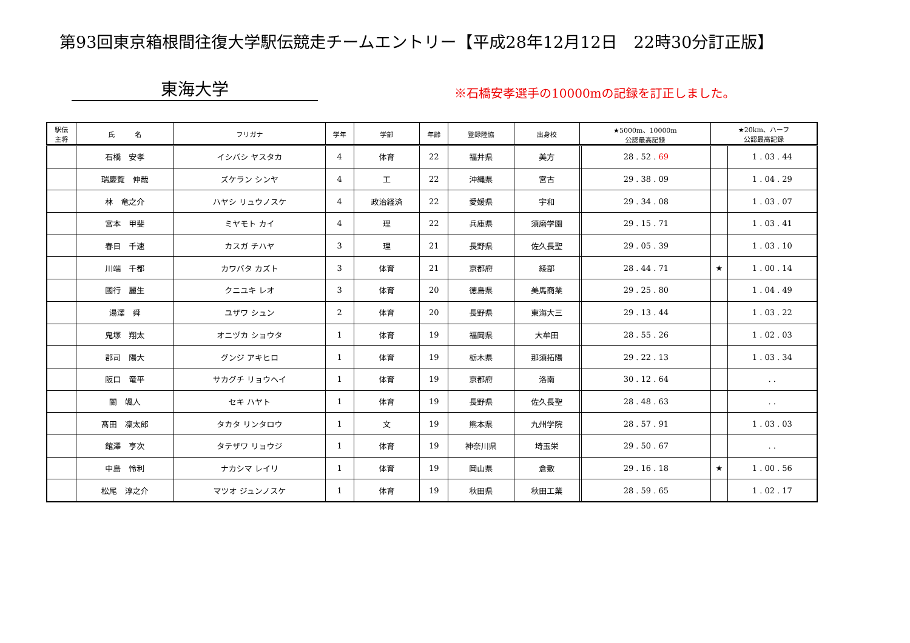第93回東京箱根間往復大学駅伝競走チームエントリー【平成28年12月12日　22時30分訂正版】
東海大学
※石橋安孝選手の10000mの記録を訂正しました。
| 駅伝 主将 | 氏 名 | フリガナ | 学年 | 学部 | 年齢 | 登録陸協 | 出身校 | ★5000m、10000m 公認最高記録 | | ★20km、ハーフ 公認最高記録 | |
| --- | --- | --- | --- | --- | --- | --- | --- | --- | --- | --- | --- |
| | 石橋 安孝 | イシバシ ヤスタカ | 4 | 体育 | 22 | 福井県 | 美方 | | 28 . 52 . 69 | | 1 . 03 . 44 |
| | 瑞慶覧 伸哉 | ズケラン シンヤ | 4 | 工 | 22 | 沖縄県 | 宮古 | | 29 . 38 . 09 | | 1 . 04 . 29 |
| | 林 竜之介 | ハヤシ リュウノスケ | 4 | 政治経済 | 22 | 愛媛県 | 宇和 | | 29 . 34 . 08 | | 1 . 03 . 07 |
| | 宮本 甲斐 | ミヤモト カイ | 4 | 理 | 22 | 兵庫県 | 須磨学園 | | 29 . 15 . 71 | | 1 . 03 . 41 |
| | 春日 千速 | カスガ チハヤ | 3 | 理 | 21 | 長野県 | 佐久長聖 | | 29 . 05 . 39 | | 1 . 03 . 10 |
| | 川端 千都 | カワバタ カズト | 3 | 体育 | 21 | 京都府 | 綾部 | | 28 . 44 . 71 | ★ | 1 . 00 . 14 |
| | 國行 麗生 | クニユキ レオ | 3 | 体育 | 20 | 徳島県 | 美馬商業 | | 29 . 25 . 80 | | 1 . 04 . 49 |
| | 湯澤 舜 | ユザワ シュン | 2 | 体育 | 20 | 長野県 | 東海大三 | | 29 . 13 . 44 | | 1 . 03 . 22 |
| | 鬼塚 翔太 | オニヅカ ショウタ | 1 | 体育 | 19 | 福岡県 | 大牟田 | | 28 . 55 . 26 | | 1 . 02 . 03 |
| | 郡司 陽大 | グンジ アキヒロ | 1 | 体育 | 19 | 栃木県 | 那須拓陽 | | 29 . 22 . 13 | | 1 . 03 . 34 |
| | 阪口 竜平 | サカグチ リョウヘイ | 1 | 体育 | 19 | 京都府 | 洛南 | | 30 . 12 . 64 | | . . |
| | 關 颯人 | セキ ハヤト | 1 | 体育 | 19 | 長野県 | 佐久長聖 | | 28 . 48 . 63 | | . . |
| | 髙田 凜太郎 | タカタ リンタロウ | 1 | 文 | 19 | 熊本県 | 九州学院 | | 28 . 57 . 91 | | 1 . 03 . 03 |
| | 館澤 亨次 | タテザワ リョウジ | 1 | 体育 | 19 | 神奈川県 | 埼玉栄 | | 29 . 50 . 67 | | . . |
| | 中島 怜利 | ナカシマ レイリ | 1 | 体育 | 19 | 岡山県 | 倉敷 | | 29 . 16 . 18 | ★ | 1 . 00 . 56 |
| | 松尾 淳之介 | マツオ ジュンノスケ | 1 | 体育 | 19 | 秋田県 | 秋田工業 | | 28 . 59 . 65 | | 1 . 02 . 17 |